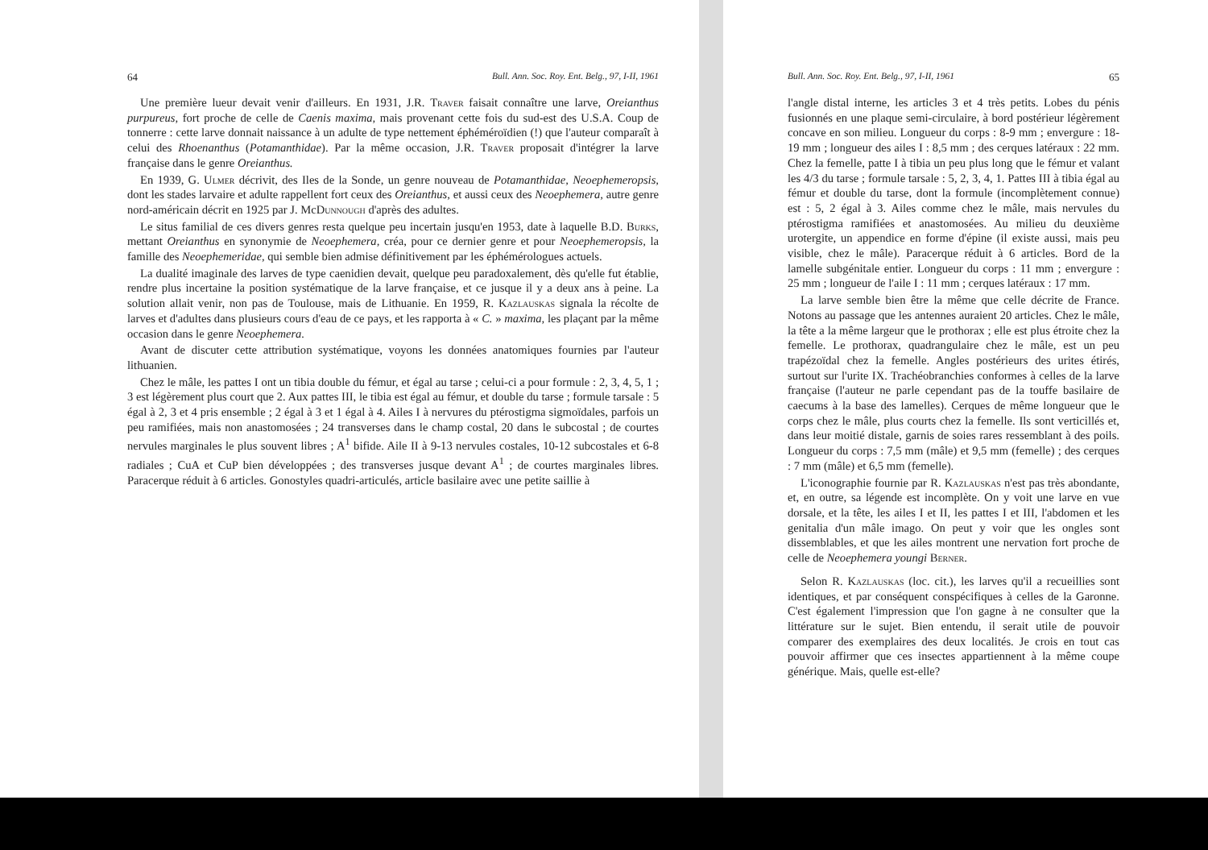64 Bull. Ann. Soc. Roy. Ent. Belg., 97, I-II, 1961
Une première lueur devait venir d'ailleurs. En 1931, J.R. Traver faisait connaître une larve, Oreianthus purpureus, fort proche de celle de Caenis maxima, mais provenant cette fois du sud-est des U.S.A. Coup de tonnerre : cette larve donnait naissance à un adulte de type nettement éphéméroïdien (!) que l'auteur comparaît à celui des Rhoenanthus (Potamanthidae). Par la même occasion, J.R. Traver proposait d'intégrer la larve française dans le genre Oreianthus.
En 1939, G. Ulmer décrivit, des Iles de la Sonde, un genre nouveau de Potamanthidae, Neoephemeropsis, dont les stades larvaire et adulte rappellent fort ceux des Oreianthus, et aussi ceux des Neoephemera, autre genre nord-américain décrit en 1925 par J. McDunnough d'après des adultes.
Le situs familial de ces divers genres resta quelque peu incertain jusqu'en 1953, date à laquelle B.D. Burks, mettant Oreianthus en synonymie de Neoephemera, créa, pour ce dernier genre et pour Neoephemeropsis, la famille des Neoephemeridae, qui semble bien admise définitivement par les éphémérologues actuels.
La dualité imaginale des larves de type caenidien devait, quelque peu paradoxalement, dès qu'elle fut établie, rendre plus incertaine la position systématique de la larve française, et ce jusque il y a deux ans à peine. La solution allait venir, non pas de Toulouse, mais de Lithuanie. En 1959, R. Kazlauskas signala la récolte de larves et d'adultes dans plusieurs cours d'eau de ce pays, et les rapporta à « C. » maxima, les plaçant par la même occasion dans le genre Neoephemera.
Avant de discuter cette attribution systématique, voyons les données anatomiques fournies par l'auteur lithuanien.
Chez le mâle, les pattes I ont un tibia double du fémur, et égal au tarse ; celui-ci a pour formule : 2, 3, 4, 5, 1 ; 3 est légèrement plus court que 2. Aux pattes III, le tibia est égal au fémur, et double du tarse ; formule tarsale : 5 égal à 2, 3 et 4 pris ensemble ; 2 égal à 3 et 1 égal à 4. Ailes I à nervures du ptérostigma sigmoïdales, parfois un peu ramifiées, mais non anastomosées ; 24 transverses dans le champ costal, 20 dans le subcostal ; de courtes nervules marginales le plus souvent libres ; A<sup>1</sup> bifide. Aile II à 9-13 nervules costales, 10-12 subcostales et 6-8 radiales ; CuA et CuP bien développées ; des transverses jusque devant A<sup>1</sup> ; de courtes marginales libres. Paracerque réduit à 6 articles. Gonostyles quadri-articulés, article basilaire avec une petite saillie à
Bull. Ann. Soc. Roy. Ent. Belg., 97, I-II, 1961 65
l'angle distal interne, les articles 3 et 4 très petits. Lobes du pénis fusionnés en une plaque semi-circulaire, à bord postérieur légèrement concave en son milieu. Longueur du corps : 8-9 mm ; envergure : 18-19 mm ; longueur des ailes I : 8,5 mm ; des cerques latéraux : 22 mm. Chez la femelle, patte I à tibia un peu plus long que le fémur et valant les 4/3 du tarse ; formule tarsale : 5, 2, 3, 4, 1. Pattes III à tibia égal au fémur et double du tarse, dont la formule (incomplètement connue) est : 5, 2 égal à 3. Ailes comme chez le mâle, mais nervules du ptérostigma ramifiées et anastomosées. Au milieu du deuxième urotergite, un appendice en forme d'épine (il existe aussi, mais peu visible, chez le mâle). Paracerque réduit à 6 articles. Bord de la lamelle subgénitale entier. Longueur du corps : 11 mm ; envergure : 25 mm ; longueur de l'aile I : 11 mm ; cerques latéraux : 17 mm.
La larve semble bien être la même que celle décrite de France. Notons au passage que les antennes auraient 20 articles. Chez le mâle, la tête a la même largeur que le prothorax ; elle est plus étroite chez la femelle. Le prothorax, quadrangulaire chez le mâle, est un peu trapézoïdal chez la femelle. Angles postérieurs des urites étirés, surtout sur l'urite IX. Trachéobranchies conformes à celles de la larve française (l'auteur ne parle cependant pas de la touffe basilaire de caecums à la base des lamelles). Cerques de même longueur que le corps chez le mâle, plus courts chez la femelle. Ils sont verticillés et, dans leur moitié distale, garnis de soies rares ressemblant à des poils. Longueur du corps : 7,5 mm (mâle) et 9,5 mm (femelle) ; des cerques : 7 mm (mâle) et 6,5 mm (femelle).
L'iconographie fournie par R. Kazlauskas n'est pas très abondante, et, en outre, sa légende est incomplète. On y voit une larve en vue dorsale, et la tête, les ailes I et II, les pattes I et III, l'abdomen et les genitalia d'un mâle imago. On peut y voir que les ongles sont dissemblables, et que les ailes montrent une nervation fort proche de celle de Neoephemera youngi Berner.
Selon R. Kazlauskas (loc. cit.), les larves qu'il a recueillies sont identiques, et par conséquent conspécifiques à celles de la Garonne. C'est également l'impression que l'on gagne à ne consulter que la littérature sur le sujet. Bien entendu, il serait utile de pouvoir comparer des exemplaires des deux localités. Je crois en tout cas pouvoir affirmer que ces insectes appartiennent à la même coupe générique. Mais, quelle est-elle?